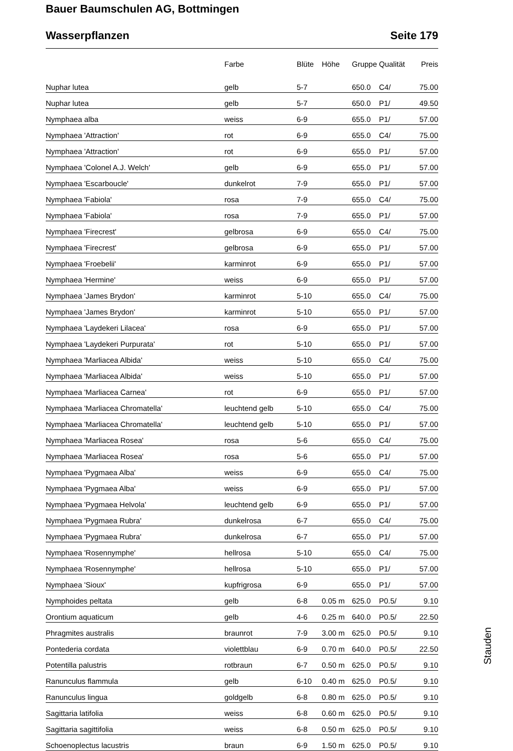Bauer Baumschulen AG, Bottmingen
Wasserpflanzen Seite 179
| | Farbe | Blüte | Höhe | Gruppe | Qualität | Preis |
| --- | --- | --- | --- | --- | --- | --- |
| Nuphar lutea | gelb | 5-7 | | 650.0 | C4/ | 75.00 |
| Nuphar lutea | gelb | 5-7 | | 650.0 | P1/ | 49.50 |
| Nymphaea alba | weiss | 6-9 | | 655.0 | P1/ | 57.00 |
| Nymphaea 'Attraction' | rot | 6-9 | | 655.0 | C4/ | 75.00 |
| Nymphaea 'Attraction' | rot | 6-9 | | 655.0 | P1/ | 57.00 |
| Nymphaea 'Colonel A.J. Welch' | gelb | 6-9 | | 655.0 | P1/ | 57.00 |
| Nymphaea 'Escarboucle' | dunkelrot | 7-9 | | 655.0 | P1/ | 57.00 |
| Nymphaea 'Fabiola' | rosa | 7-9 | | 655.0 | C4/ | 75.00 |
| Nymphaea 'Fabiola' | rosa | 7-9 | | 655.0 | P1/ | 57.00 |
| Nymphaea 'Firecrest' | gelbrosa | 6-9 | | 655.0 | C4/ | 75.00 |
| Nymphaea 'Firecrest' | gelbrosa | 6-9 | | 655.0 | P1/ | 57.00 |
| Nymphaea 'Froebelii' | karminrot | 6-9 | | 655.0 | P1/ | 57.00 |
| Nymphaea 'Hermine' | weiss | 6-9 | | 655.0 | P1/ | 57.00 |
| Nymphaea 'James Brydon' | karminrot | 5-10 | | 655.0 | C4/ | 75.00 |
| Nymphaea 'James Brydon' | karminrot | 5-10 | | 655.0 | P1/ | 57.00 |
| Nymphaea 'Laydekeri Lilacea' | rosa | 6-9 | | 655.0 | P1/ | 57.00 |
| Nymphaea 'Laydekeri Purpurata' | rot | 5-10 | | 655.0 | P1/ | 57.00 |
| Nymphaea 'Marliacea Albida' | weiss | 5-10 | | 655.0 | C4/ | 75.00 |
| Nymphaea 'Marliacea Albida' | weiss | 5-10 | | 655.0 | P1/ | 57.00 |
| Nymphaea 'Marliacea Carnea' | rot | 6-9 | | 655.0 | P1/ | 57.00 |
| Nymphaea 'Marliacea Chromatella' | leuchtend gelb | 5-10 | | 655.0 | C4/ | 75.00 |
| Nymphaea 'Marliacea Chromatella' | leuchtend gelb | 5-10 | | 655.0 | P1/ | 57.00 |
| Nymphaea 'Marliacea Rosea' | rosa | 5-6 | | 655.0 | C4/ | 75.00 |
| Nymphaea 'Marliacea Rosea' | rosa | 5-6 | | 655.0 | P1/ | 57.00 |
| Nymphaea 'Pygmaea Alba' | weiss | 6-9 | | 655.0 | C4/ | 75.00 |
| Nymphaea 'Pygmaea Alba' | weiss | 6-9 | | 655.0 | P1/ | 57.00 |
| Nymphaea 'Pygmaea Helvola' | leuchtend gelb | 6-9 | | 655.0 | P1/ | 57.00 |
| Nymphaea 'Pygmaea Rubra' | dunkelrosa | 6-7 | | 655.0 | C4/ | 75.00 |
| Nymphaea 'Pygmaea Rubra' | dunkelrosa | 6-7 | | 655.0 | P1/ | 57.00 |
| Nymphaea 'Rosennymphe' | hellrosa | 5-10 | | 655.0 | C4/ | 75.00 |
| Nymphaea 'Rosennymphe' | hellrosa | 5-10 | | 655.0 | P1/ | 57.00 |
| Nymphaea 'Sioux' | kupfrigrosa | 6-9 | | 655.0 | P1/ | 57.00 |
| Nymphoides peltata | gelb | 6-8 | 0.05 m | 625.0 | P0.5/ | 9.10 |
| Orontium aquaticum | gelb | 4-6 | 0.25 m | 640.0 | P0.5/ | 22.50 |
| Phragmites australis | braunrot | 7-9 | 3.00 m | 625.0 | P0.5/ | 9.10 |
| Pontederia cordata | violettblau | 6-9 | 0.70 m | 640.0 | P0.5/ | 22.50 |
| Potentilla palustris | rotbraun | 6-7 | 0.50 m | 625.0 | P0.5/ | 9.10 |
| Ranunculus flammula | gelb | 6-10 | 0.40 m | 625.0 | P0.5/ | 9.10 |
| Ranunculus lingua | goldgelb | 6-8 | 0.80 m | 625.0 | P0.5/ | 9.10 |
| Sagittaria latifolia | weiss | 6-8 | 0.60 m | 625.0 | P0.5/ | 9.10 |
| Sagittaria sagittifolia | weiss | 6-8 | 0.50 m | 625.0 | P0.5/ | 9.10 |
| Schoenoplectus lacustris | braun | 6-9 | 1.50 m | 625.0 | P0.5/ | 9.10 |
Stauden